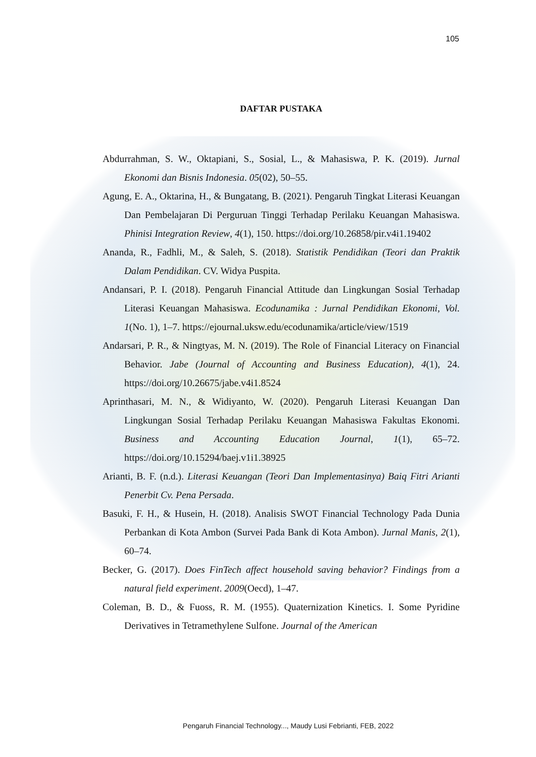105
DAFTAR PUSTAKA
Abdurrahman, S. W., Oktapiani, S., Sosial, L., & Mahasiswa, P. K. (2019). Jurnal Ekonomi dan Bisnis Indonesia. 05(02), 50–55.
Agung, E. A., Oktarina, H., & Bungatang, B. (2021). Pengaruh Tingkat Literasi Keuangan Dan Pembelajaran Di Perguruan Tinggi Terhadap Perilaku Keuangan Mahasiswa. Phinisi Integration Review, 4(1), 150. https://doi.org/10.26858/pir.v4i1.19402
Ananda, R., Fadhli, M., & Saleh, S. (2018). Statistik Pendidikan (Teori dan Praktik Dalam Pendidikan. CV. Widya Puspita.
Andansari, P. I. (2018). Pengaruh Financial Attitude dan Lingkungan Sosial Terhadap Literasi Keuangan Mahasiswa. Ecodunamika : Jurnal Pendidikan Ekonomi, Vol. 1(No. 1), 1–7. https://ejournal.uksw.edu/ecodunamika/article/view/1519
Andarsari, P. R., & Ningtyas, M. N. (2019). The Role of Financial Literacy on Financial Behavior. Jabe (Journal of Accounting and Business Education), 4(1), 24. https://doi.org/10.26675/jabe.v4i1.8524
Aprinthasari, M. N., & Widiyanto, W. (2020). Pengaruh Literasi Keuangan Dan Lingkungan Sosial Terhadap Perilaku Keuangan Mahasiswa Fakultas Ekonomi. Business and Accounting Education Journal, 1(1), 65–72. https://doi.org/10.15294/baej.v1i1.38925
Arianti, B. F. (n.d.). Literasi Keuangan (Teori Dan Implementasinya) Baiq Fitri Arianti Penerbit Cv. Pena Persada.
Basuki, F. H., & Husein, H. (2018). Analisis SWOT Financial Technology Pada Dunia Perbankan di Kota Ambon (Survei Pada Bank di Kota Ambon). Jurnal Manis, 2(1), 60–74.
Becker, G. (2017). Does FinTech affect household saving behavior? Findings from a natural field experiment. 2009(Oecd), 1–47.
Coleman, B. D., & Fuoss, R. M. (1955). Quaternization Kinetics. I. Some Pyridine Derivatives in Tetramethylene Sulfone. Journal of the American
Pengaruh Financial Technology..., Maudy Lusi Febrianti, FEB, 2022